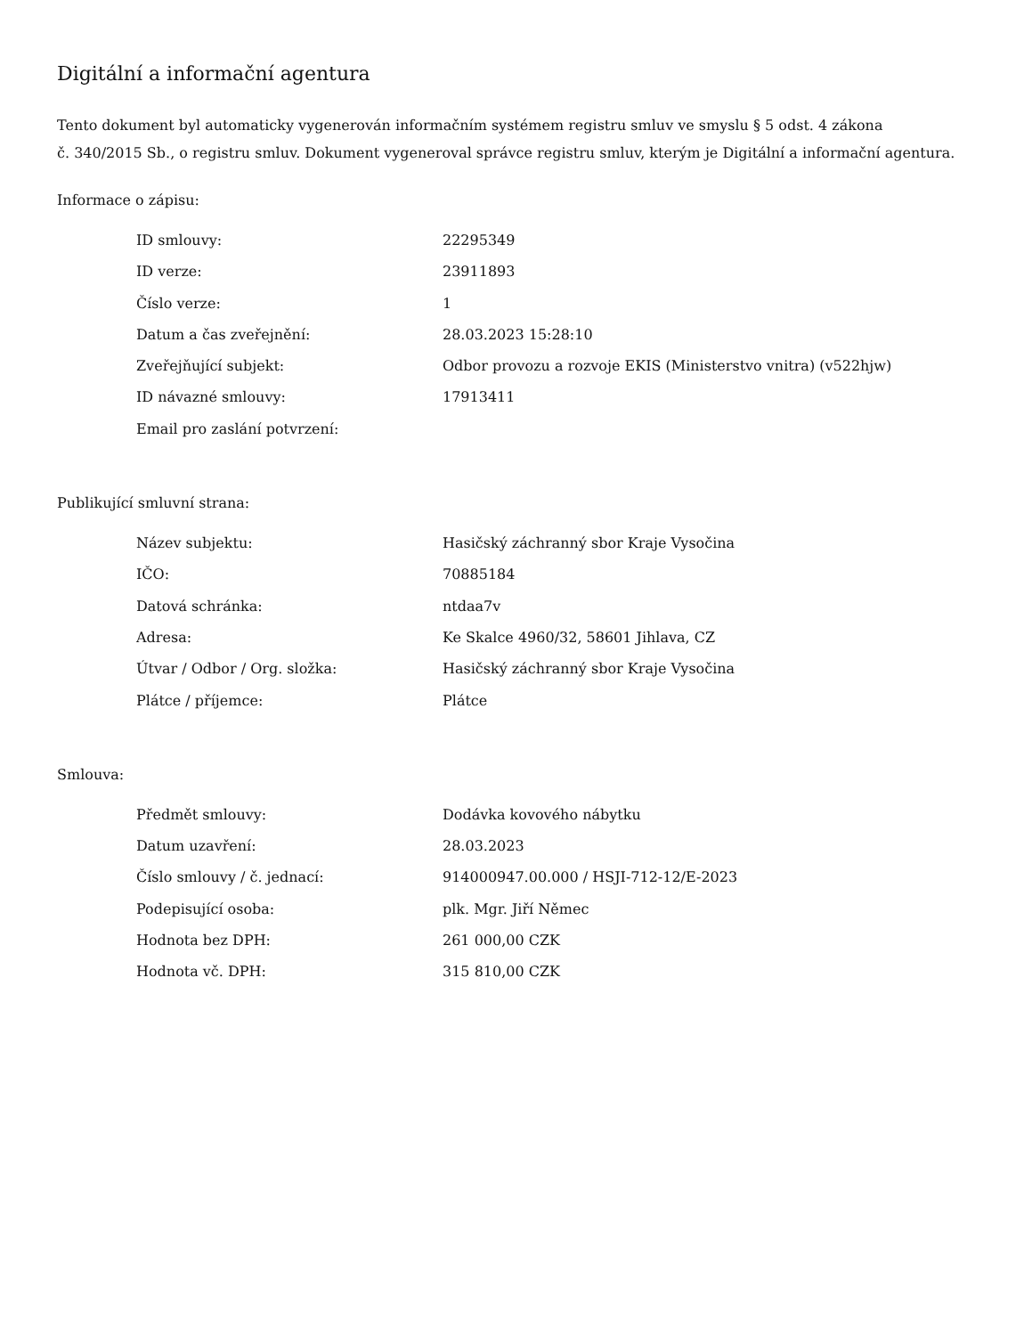Digitální a informační agentura
Tento dokument byl automaticky vygenerován informačním systémem registru smluv ve smyslu § 5 odst. 4 zákona
č. 340/2015 Sb., o registru smluv. Dokument vygeneroval správce registru smluv, kterým je Digitální a informační agentura.
Informace o zápisu:
| ID smlouvy: | 22295349 |
| ID verze: | 23911893 |
| Číslo verze: | 1 |
| Datum a čas zveřejnění: | 28.03.2023 15:28:10 |
| Zveřejňující subjekt: | Odbor provozu a rozvoje EKIS (Ministerstvo vnitra) (v522hjw) |
| ID návazné smlouvy: | 17913411 |
| Email pro zaslání potvrzení: | |
Publikující smluvní strana:
| Název subjektu: | Hasičský záchranný sbor Kraje Vysočina |
| IČO: | 70885184 |
| Datová schránka: | ntdaa7v |
| Adresa: | Ke Skalce 4960/32, 58601 Jihlava, CZ |
| Útvar / Odbor / Org. složka: | Hasičský záchranný sbor Kraje Vysočina |
| Plátce / příjemce: | Plátce |
Smlouva:
| Předmět smlouvy: | Dodávka kovového nábytku |
| Datum uzavření: | 28.03.2023 |
| Číslo smlouvy / č. jednací: | 914000947.00.000 / HSJI-712-12/E-2023 |
| Podepisující osoba: | plk. Mgr. Jiří Němec |
| Hodnota bez DPH: | 261 000,00 CZK |
| Hodnota vč. DPH: | 315 810,00 CZK |